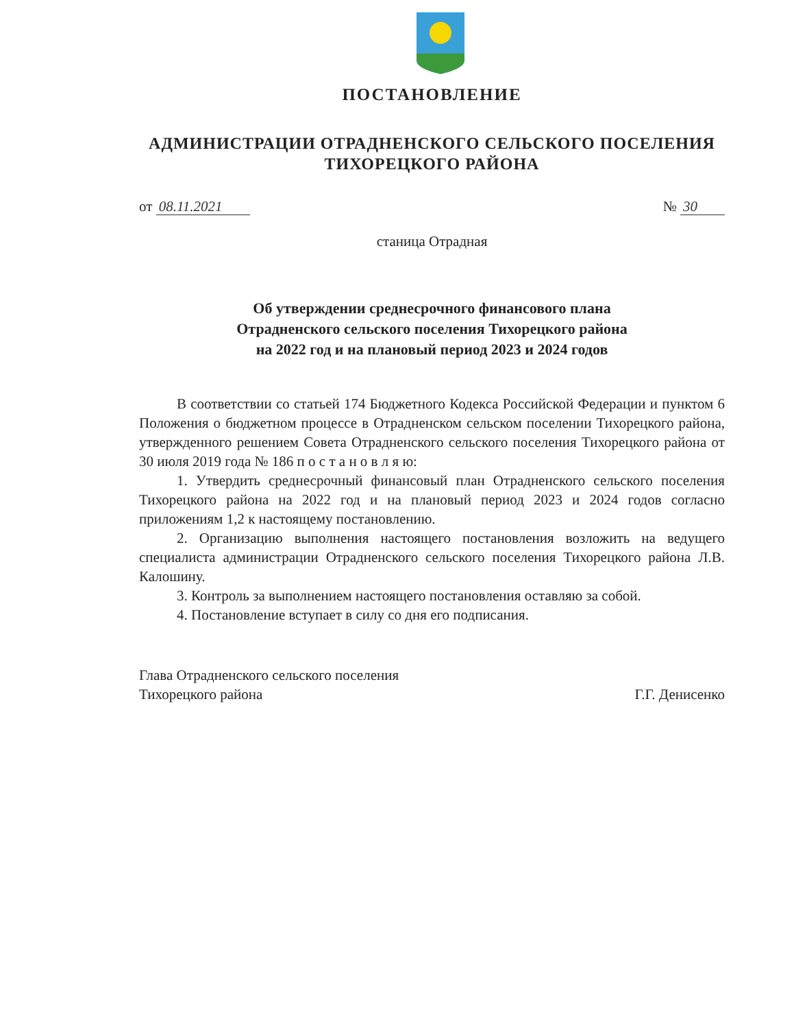ПОСТАНОВЛЕНИЕ
АДМИНИСТРАЦИИ ОТРАДНЕНСКОГО СЕЛЬСКОГО ПОСЕЛЕНИЯ
ТИХОРЕЦКОГО РАЙОНА
от 08.11.2021 № 30
станица Отрадная
Об утверждении среднесрочного финансового плана
Отрадненского сельского поселения Тихорецкого района
на 2022 год и на плановый период 2023 и 2024 годов
В соответствии со статьей 174 Бюджетного Кодекса Российской Федерации и пунктом 6 Положения о бюджетном процессе в Отрадненском сельском поселении Тихорецкого района, утвержденного решением Совета Отрадненского сельского поселения Тихорецкого района от 30 июля 2019 года № 186 п о с т а н о в л я ю:
1. Утвердить среднесрочный финансовый план Отрадненского сельского поселения Тихорецкого района на 2022 год и на плановый период 2023 и 2024 годов согласно приложениям 1,2 к настоящему постановлению.
2. Организацию выполнения настоящего постановления возложить на ведущего специалиста администрации Отрадненского сельского поселения Тихорецкого района Л.В. Калошину.
3. Контроль за выполнением настоящего постановления оставляю за собой.
4. Постановление вступает в силу со дня его подписания.
Глава Отрадненского сельского поселения
Тихорецкого района
Г.Г. Денисенко